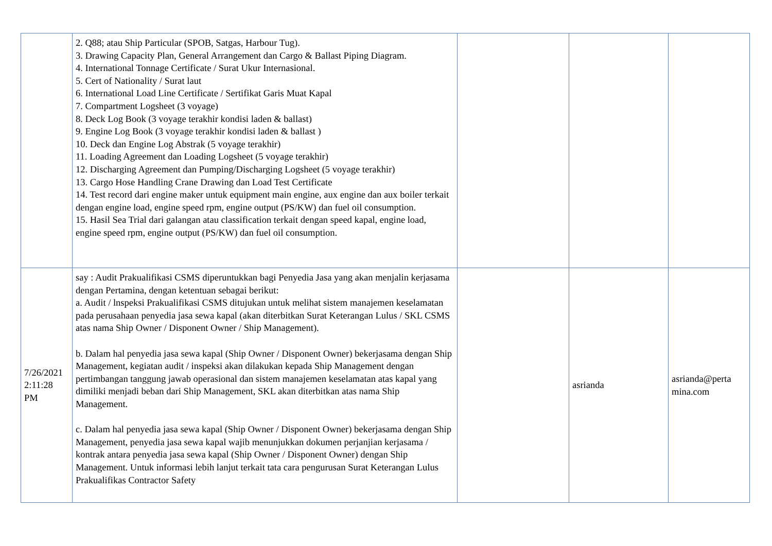| | 2. Q88; atau Ship Particular (SPOB, Satgas, Harbour Tug). 3. Drawing Capacity Plan, General Arrangement dan Cargo & Ballast Piping Diagram. 4. International Tonnage Certificate / Surat Ukur Internasional. 5. Cert of Nationality / Surat laut 6. International Load Line Certificate / Sertifikat Garis Muat Kapal 7. Compartment Logsheet (3 voyage) 8. Deck Log Book (3 voyage terakhir kondisi laden & ballast) 9. Engine Log Book (3 voyage terakhir kondisi laden & ballast ) 10. Deck dan Engine Log Abstrak (5 voyage terakhir) 11. Loading Agreement dan Loading Logsheet (5 voyage terakhir) 12. Discharging Agreement dan Pumping/Discharging Logsheet (5 voyage terakhir) 13. Cargo Hose Handling Crane Drawing dan Load Test Certificate 14. Test record dari engine maker untuk equipment main engine, aux engine dan aux boiler terkait dengan engine load, engine speed rpm, engine output (PS/KW) dan fuel oil consumption. 15. Hasil Sea Trial dari galangan atau classification terkait dengan speed kapal, engine load, engine speed rpm, engine output (PS/KW) dan fuel oil consumption. | | | |
| 7/26/2021 2:11:28 PM | say : Audit Prakualifikasi CSMS diperuntukkan bagi Penyedia Jasa yang akan menjalin kerjasama dengan Pertamina, dengan ketentuan sebagai berikut: a. Audit / lnspeksi Prakualifikasi CSMS ditujukan untuk melihat sistem manajemen keselamatan pada perusahaan penyedia jasa sewa kapal (akan diterbitkan Surat Keterangan Lulus / SKL CSMS atas nama Ship Owner / Disponent Owner / Ship Management). b. Dalam hal penyedia jasa sewa kapal (Ship Owner / Disponent Owner) bekerjasama dengan Ship Management, kegiatan audit / inspeksi akan dilakukan kepada Ship Management dengan pertimbangan tanggung jawab operasional dan sistem manajemen keselamatan atas kapal yang dimiliki menjadi beban dari Ship Management, SKL akan diterbitkan atas nama Ship Management. c. Dalam hal penyedia jasa sewa kapal (Ship Owner / Disponent Owner) bekerjasama dengan Ship Management, penyedia jasa sewa kapal wajib menunjukkan dokumen perjanjian kerjasama / kontrak antara penyedia jasa sewa kapal (Ship Owner / Disponent Owner) dengan Ship Management. Untuk informasi lebih lanjut terkait tata cara pengurusan Surat Keterangan Lulus Prakualifikas Contractor Safety | | asrianda | asrianda@perta mina.com |